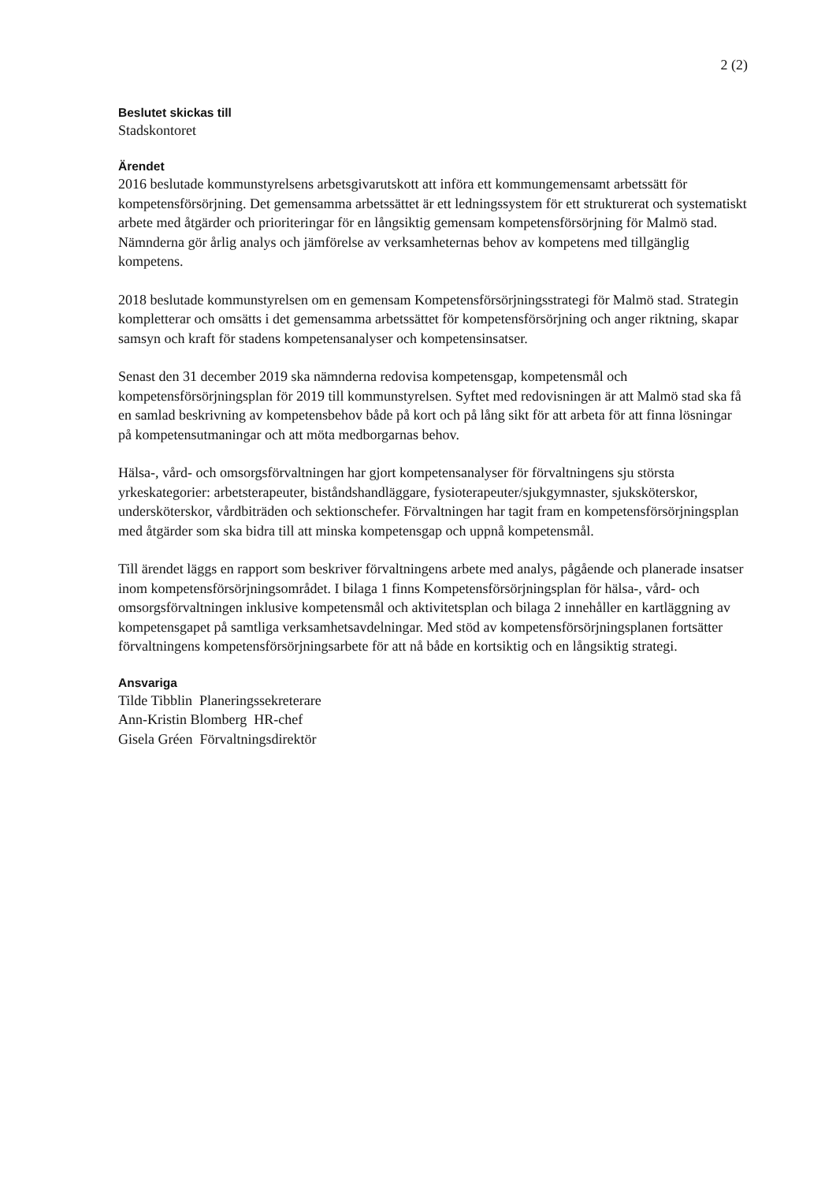2 (2)
Beslutet skickas till
Stadskontoret
Ärendet
2016 beslutade kommunstyrelsens arbetsgivarutskott att införa ett kommungemensamt arbetssätt för kompetensförsörjning. Det gemensamma arbetssättet är ett ledningssystem för ett strukturerat och systematiskt arbete med åtgärder och prioriteringar för en långsiktig gemensam kompetensförsörjning för Malmö stad. Nämnderna gör årlig analys och jämförelse av verksamheternas behov av kompetens med tillgänglig kompetens.
2018 beslutade kommunstyrelsen om en gemensam Kompetensförsörjningsstrategi för Malmö stad. Strategin kompletterar och omsätts i det gemensamma arbetssättet för kompetensförsörjning och anger riktning, skapar samsyn och kraft för stadens kompetensanalyser och kompetensinsatser.
Senast den 31 december 2019 ska nämnderna redovisa kompetensgap, kompetensmål och kompetensförsörjningsplan för 2019 till kommunstyrelsen. Syftet med redovisningen är att Malmö stad ska få en samlad beskrivning av kompetensbehov både på kort och på lång sikt för att arbeta för att finna lösningar på kompetensutmaningar och att möta medborgarnas behov.
Hälsa-, vård- och omsorgsförvaltningen har gjort kompetensanalyser för förvaltningens sju största yrkeskategorier: arbetsterapeuter, biståndshandläggare, fysioterapeuter/sjukgymnaster, sjuksköterskor, undersköterskor, vårdbiträden och sektionschefer. Förvaltningen har tagit fram en kompetensförsörjningsplan med åtgärder som ska bidra till att minska kompetensgap och uppnå kompetensmål.
Till ärendet läggs en rapport som beskriver förvaltningens arbete med analys, pågående och planerade insatser inom kompetensförsörjningsområdet. I bilaga 1 finns Kompetensförsörjningsplan för hälsa-, vård- och omsorgsförvaltningen inklusive kompetensmål och aktivitetsplan och bilaga 2 innehåller en kartläggning av kompetensgapet på samtliga verksamhetsavdelningar. Med stöd av kompetensförsörjningsplanen fortsätter förvaltningens kompetensförsörjningsarbete för att nå både en kortsiktig och en långsiktig strategi.
Ansvariga
Tilde Tibblin Planeringssekreterare
Ann-Kristin Blomberg HR-chef
Gisela Gréen Förvaltningsdirektör